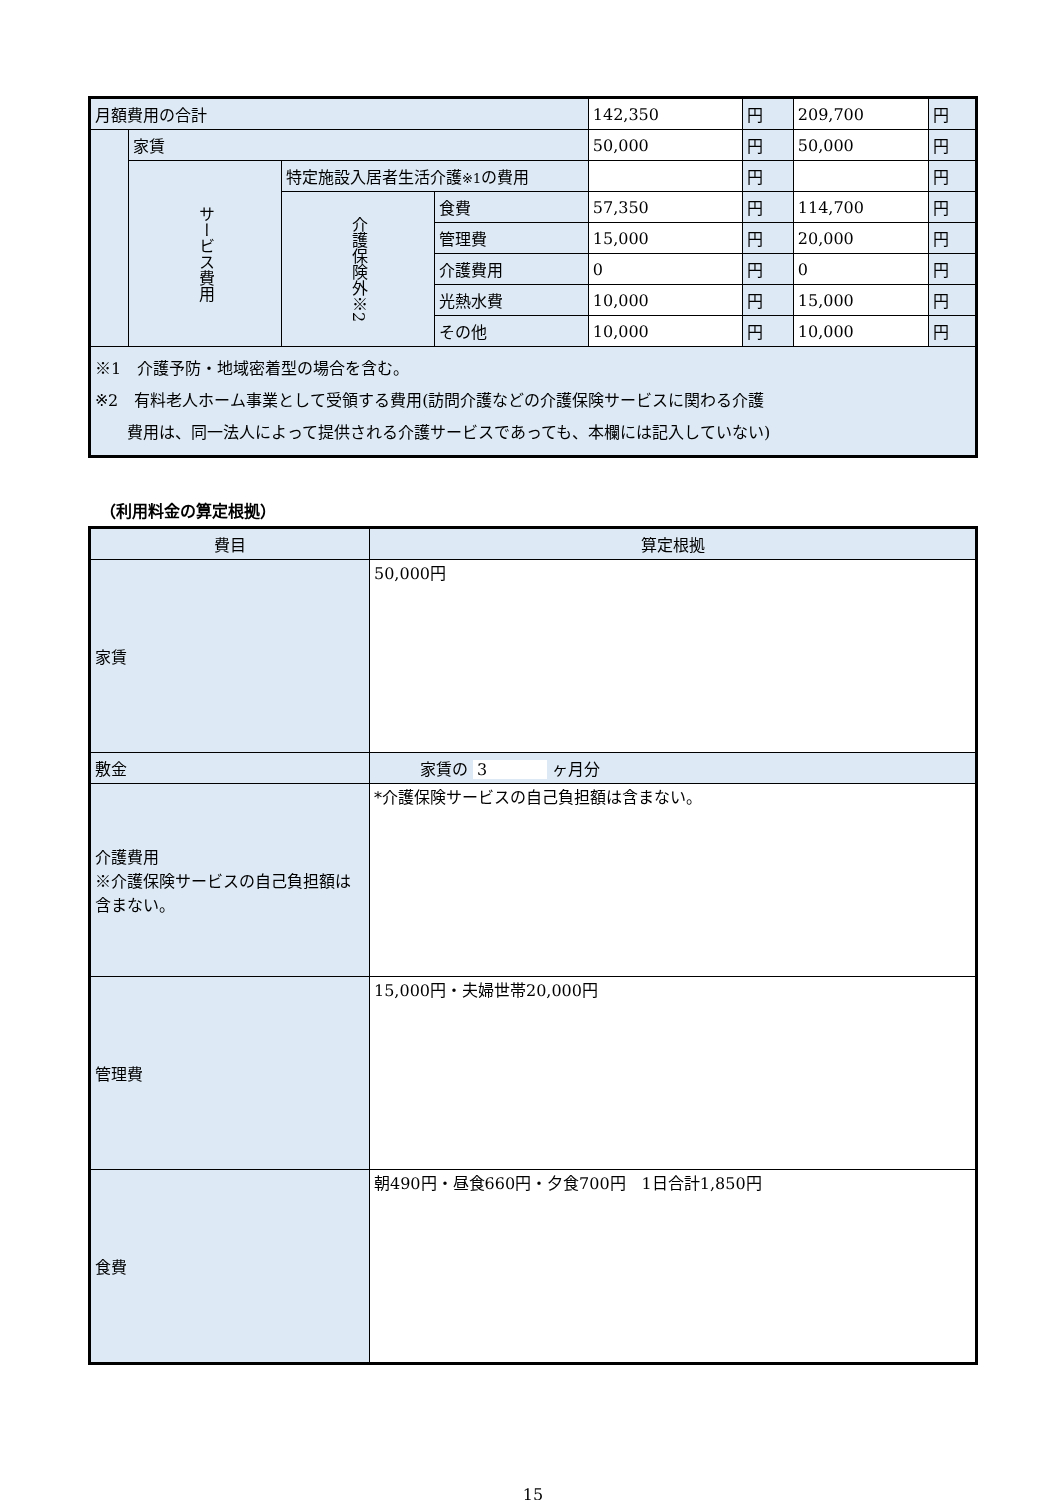| 月額費用の合計 | | | | 142,350 | 円 | 209,700 | 円 |
| | 家賃 | | | 50,000 | 円 | 50,000 | 円 |
| | サービス費用 | 特定施設入居者生活介護 ※1 の費用 | | | 円 | | 円 |
| | | 介護保険外※2 | 食費 | 57,350 | 円 | 114,700 | 円 |
| | | | 管理費 | 15,000 | 円 | 20,000 | 円 |
| | | | 介護費用 | 0 | 円 | 0 | 円 |
| | | | 光熱水費 | 10,000 | 円 | 15,000 | 円 |
| | | | その他 | 10,000 | 円 | 10,000 | 円 |
| ※1 介護予防・地域密着型の場合を含む。 ※2 有料老人ホーム事業として受領する費用(訪問介護などの介護保険サービスに関わる介護 費用は、同一法人によって提供される介護サービスであっても、本欄には記入していない) | | | | | | | |
（利用料金の算定根拠）
| 費目 | 算定根拠 |
| 家賃 | 50,000円 |
| 敷金 | 家賃の 3 ヶ月分 |
| 介護費用 ※介護保険サービスの自己負担額は含まない。 | *介護保険サービスの自己負担額は含まない。 |
| 管理費 | 15,000円・夫婦世帯20,000円 |
| 食費 | 朝490円・昼食660円・夕食700円 1日合計1,850円 |
15